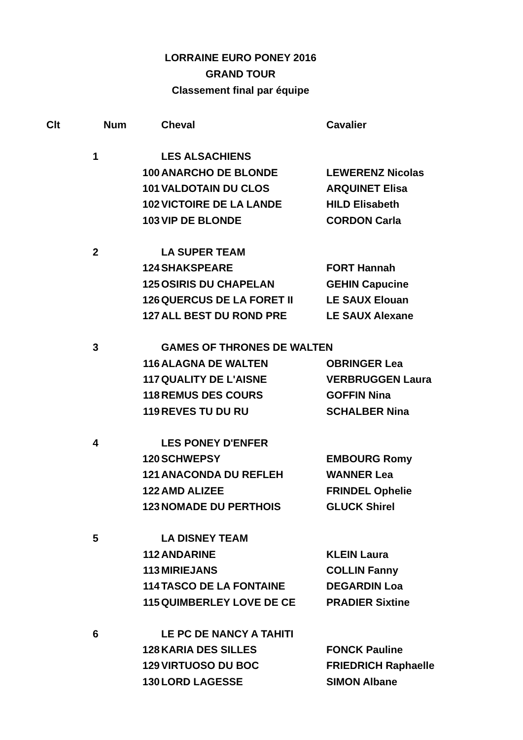LORRAINE EURO PONEY 2016
GRAND TOUR
Classement final par équipe
| Clt | Num | | Cheval | Cavalier |
| --- | --- | --- | --- | --- |
| | 1 | | LES ALSACHIENS | |
| | | 100 | ANARCHO DE BLONDE | LEWERENZ Nicolas |
| | | 101 | VALDOTAIN DU CLOS | ARQUINET Elisa |
| | | 102 | VICTOIRE DE LA LANDE | HILD Elisabeth |
| | | 103 | VIP DE BLONDE | CORDON Carla |
| | 2 | | LA SUPER TEAM | |
| | | 124 | SHAKSPEARE | FORT Hannah |
| | | 125 | OSIRIS DU CHAPELAN | GEHIN Capucine |
| | | 126 | QUERCUS DE LA FORET II | LE SAUX Elouan |
| | | 127 | ALL BEST DU ROND PRE | LE SAUX Alexane |
| | 3 | | GAMES OF THRONES DE WALTEN | |
| | | 116 | ALAGNA DE WALTEN | OBRINGER Lea |
| | | 117 | QUALITY DE L'AISNE | VERBRUGGEN Laura |
| | | 118 | REMUS DES COURS | GOFFIN Nina |
| | | 119 | REVES TU DU RU | SCHALBER Nina |
| | 4 | | LES PONEY D'ENFER | |
| | | 120 | SCHWEPSY | EMBOURG Romy |
| | | 121 | ANACONDA DU REFLEH | WANNER Lea |
| | | 122 | AMD ALIZEE | FRINDEL Ophelie |
| | | 123 | NOMADE DU PERTHOIS | GLUCK Shirel |
| | 5 | | LA DISNEY TEAM | |
| | | 112 | ANDARINE | KLEIN Laura |
| | | 113 | MIRIEJANS | COLLIN Fanny |
| | | 114 | TASCO DE LA FONTAINE | DEGARDIN Loa |
| | | 115 | QUIMBERLEY LOVE DE CE | PRADIER Sixtine |
| | 6 | | LE PC DE NANCY A TAHITI | |
| | | 128 | KARIA DES SILLES | FONCK Pauline |
| | | 129 | VIRTUOSO DU BOC | FRIEDRICH Raphaelle |
| | | 130 | LORD LAGESSE | SIMON Albane |